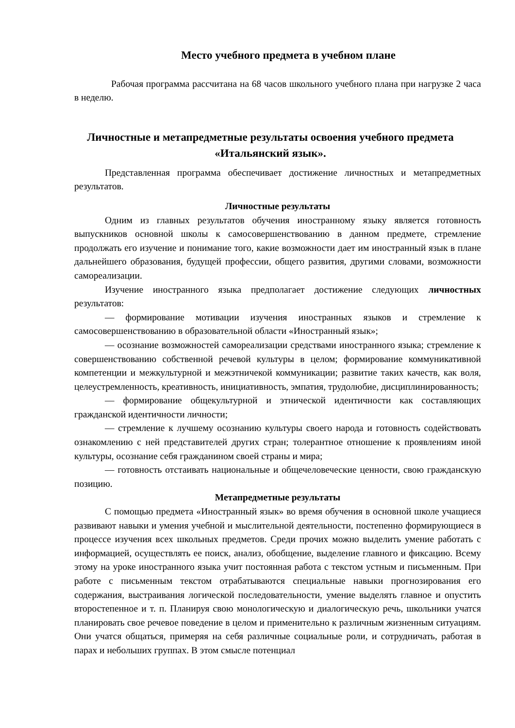Место учебного предмета в учебном плане
Рабочая программа рассчитана на 68 часов школьного учебного плана при нагрузке 2 часа в неделю.
Личностные и метапредметные результаты освоения учебного предмета «Итальянский язык».
Представленная программа обеспечивает достижение личностных и метапредметных результатов.
Личностные результаты
Одним из главных результатов обучения иностранному языку является готовность выпускников основной школы к самосовершенствованию в данном предмете, стремление продолжать его изучение и понимание того, какие возможности дает им иностранный язык в плане дальнейшего образования, будущей профессии, общего развития, другими словами, возможности самореализации.
Изучение иностранного языка предполагает достижение следующих личностных результатов:
— формирование мотивации изучения иностранных языков и стремление к самосовершенствованию в образовательной области «Иностранный язык»;
— осознание возможностей самореализации средствами иностранного языка; стремление к совершенствованию собственной речевой культуры в целом; формирование коммуникативной компетенции и межкультурной и межэтничекой коммуникации; развитие таких качеств, как воля, целеустремленность, креативность, инициативность, эмпатия, трудолюбие, дисциплинированность;
— формирование общекультурной и этнической идентичности как составляющих гражданской идентичности личности;
— стремление к лучшему осознанию культуры своего народа и готовность содействовать ознакомлению с ней представителей других стран; толерантное отношение к проявлениям иной культуры, осознание себя гражданином своей страны и мира;
— готовность отстаивать национальные и общечеловеческие ценности, свою гражданскую позицию.
Метапредметные результаты
С помощью предмета «Иностранный язык» во время обучения в основной школе учащиеся развивают навыки и умения учебной и мыслительной деятельности, постепенно формирующиеся в процессе изучения всех школьных предметов. Среди прочих можно выделить умение работать с информацией, осуществлять ее поиск, анализ, обобщение, выделение главного и фиксацию. Всему этому на уроке иностранного языка учит постоянная работа с текстом устным и письменным. При работе с письменным текстом отрабатываются специальные навыки прогнозирования его содержания, выстраивания логической последовательности, умение выделять главное и опустить второстепенное и т. п. Планируя свою монологическую и диалогическую речь, школьники учатся планировать свое речевое поведение в целом и применительно к различным жизненным ситуациям. Они учатся общаться, примеряя на себя различные социальные роли, и сотрудничать, работая в парах и небольших группах. В этом смысле потенциал